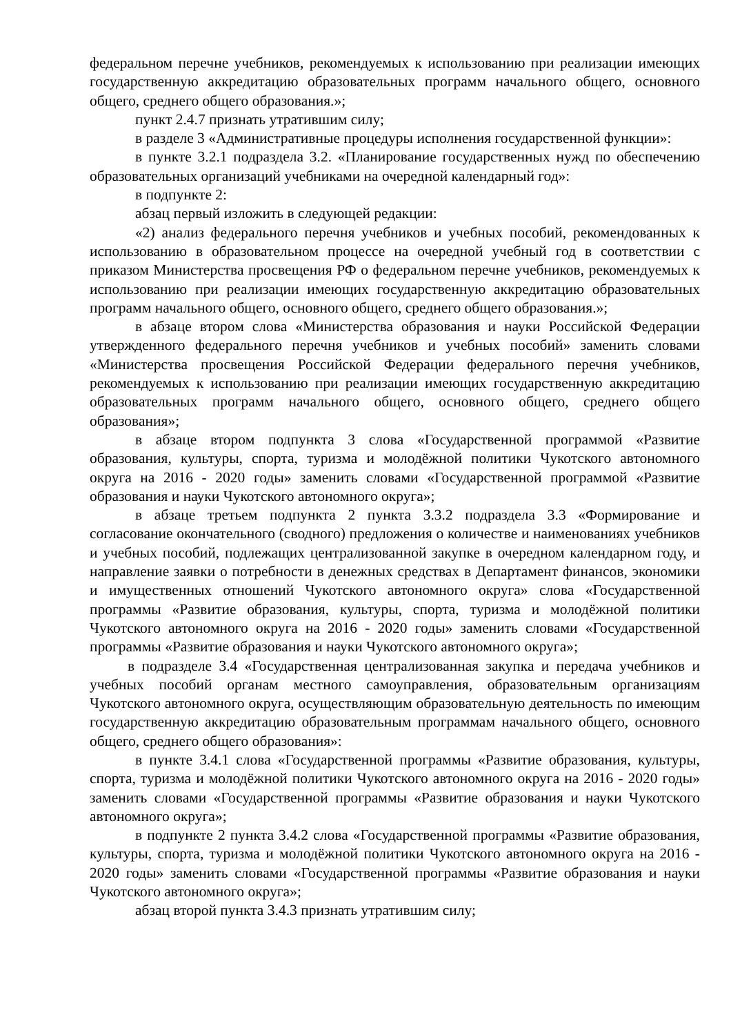федеральном перечне учебников, рекомендуемых к использованию при реализации имеющих государственную аккредитацию образовательных программ начального общего, основного общего, среднего общего образования.»;
пункт 2.4.7 признать утратившим силу;
в разделе 3 «Административные процедуры исполнения государственной функции»:
в пункте 3.2.1 подраздела 3.2. «Планирование государственных нужд по обеспечению образовательных организаций учебниками на очередной календарный год»:
в подпункте 2:
абзац первый изложить в следующей редакции:
«2) анализ федерального перечня учебников и учебных пособий, рекомендованных к использованию в образовательном процессе на очередной учебный год в соответствии с приказом Министерства просвещения РФ о федеральном перечне учебников, рекомендуемых к использованию при реализации имеющих государственную аккредитацию образовательных программ начального общего, основного общего, среднего общего образования.»;
в абзаце втором слова «Министерства образования и науки Российской Федерации утвержденного федерального перечня учебников и учебных пособий» заменить словами «Министерства просвещения Российской Федерации федерального перечня учебников, рекомендуемых к использованию при реализации имеющих государственную аккредитацию образовательных программ начального общего, основного общего, среднего общего образования»;
в абзаце втором подпункта 3 слова «Государственной программой «Развитие образования, культуры, спорта, туризма и молодёжной политики Чукотского автономного округа на 2016 - 2020 годы» заменить словами «Государственной программой «Развитие образования и науки Чукотского автономного округа»;
в абзаце третьем подпункта 2 пункта 3.3.2 подраздела 3.3 «Формирование и согласование окончательного (сводного) предложения о количестве и наименованиях учебников и учебных пособий, подлежащих централизованной закупке в очередном календарном году, и направление заявки о потребности в денежных средствах в Департамент финансов, экономики и имущественных отношений Чукотского автономного округа» слова «Государственной программы «Развитие образования, культуры, спорта, туризма и молодёжной политики Чукотского автономного округа на 2016 - 2020 годы» заменить словами «Государственной программы «Развитие образования и науки Чукотского автономного округа»;
в подразделе 3.4 «Государственная централизованная закупка и передача учебников и учебных пособий органам местного самоуправления, образовательным организациям Чукотского автономного округа, осуществляющим образовательную деятельность по имеющим государственную аккредитацию образовательным программам начального общего, основного общего, среднего общего образования»:
в пункте 3.4.1 слова «Государственной программы «Развитие образования, культуры, спорта, туризма и молодёжной политики Чукотского автономного округа на 2016 - 2020 годы» заменить словами «Государственной программы «Развитие образования и науки Чукотского автономного округа»;
в подпункте 2 пункта 3.4.2 слова «Государственной программы «Развитие образования, культуры, спорта, туризма и молодёжной политики Чукотского автономного округа на 2016 - 2020 годы» заменить словами «Государственной программы «Развитие образования и науки Чукотского автономного округа»;
абзац второй пункта 3.4.3 признать утратившим силу;